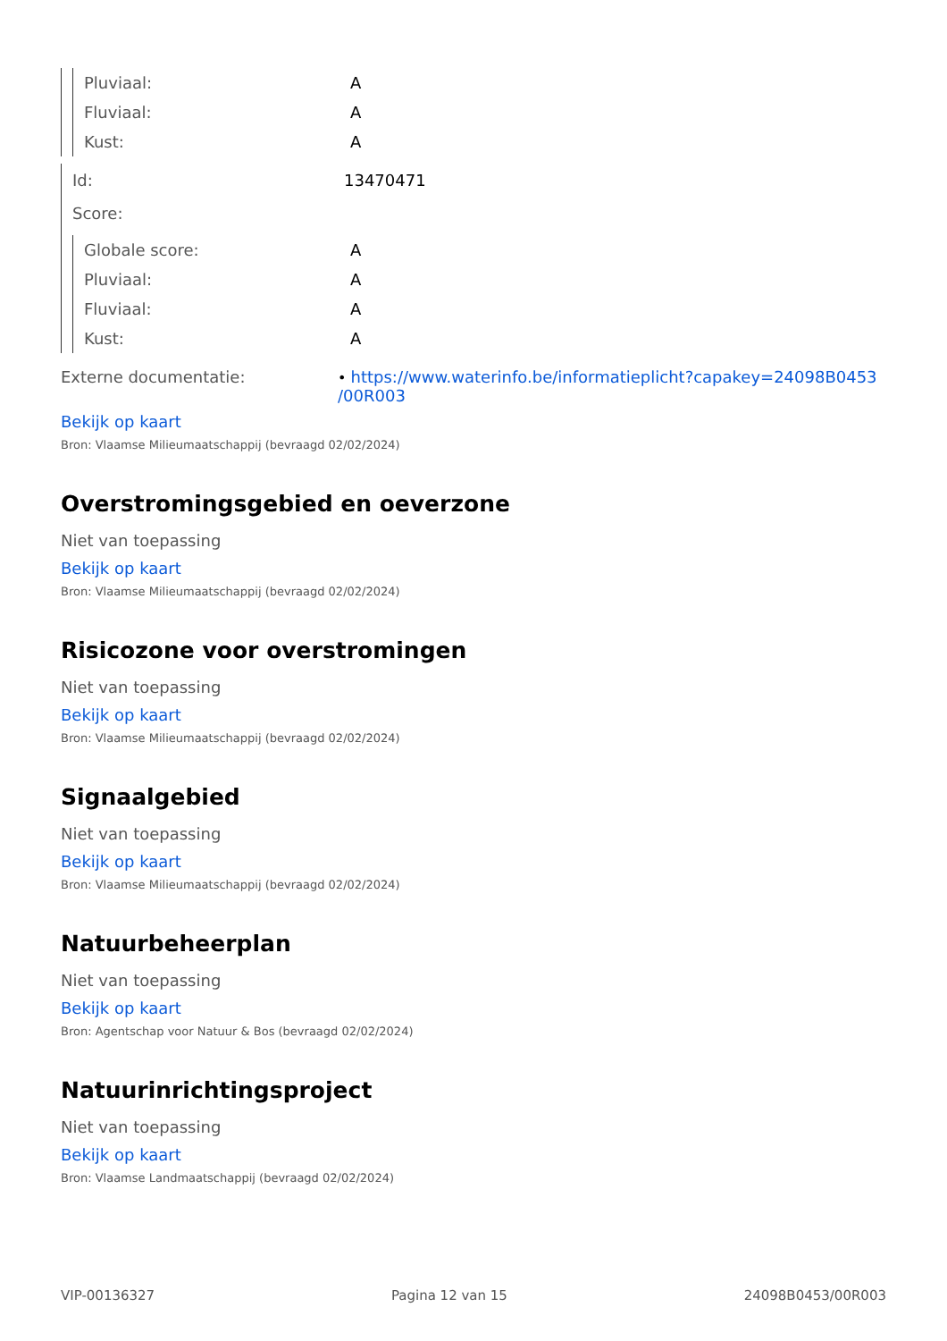| Pluviaal: | A |
| Fluviaal: | A |
| Kust: | A |
| Id: | 13470471 |
| Score: | |
| Globale score: | A |
| Pluviaal: | A |
| Fluviaal: | A |
| Kust: | A |
| Externe documentatie: | • https://www.waterinfo.be/informatieplicht?capakey=24098B0453 /00R003 |
Bekijk op kaart
Bron: Vlaamse Milieumaatschappij (bevraagd 02/02/2024)
Overstromingsgebied en oeverzone
Niet van toepassing
Bekijk op kaart
Bron: Vlaamse Milieumaatschappij (bevraagd 02/02/2024)
Risicozone voor overstromingen
Niet van toepassing
Bekijk op kaart
Bron: Vlaamse Milieumaatschappij (bevraagd 02/02/2024)
Signaalgebied
Niet van toepassing
Bekijk op kaart
Bron: Vlaamse Milieumaatschappij (bevraagd 02/02/2024)
Natuurbeheerplan
Niet van toepassing
Bekijk op kaart
Bron: Agentschap voor Natuur & Bos (bevraagd 02/02/2024)
Natuurinrichtingsproject
Niet van toepassing
Bekijk op kaart
Bron: Vlaamse Landmaatschappij (bevraagd 02/02/2024)
VIP-00136327 Pagina 12 van 15 24098B0453/00R003